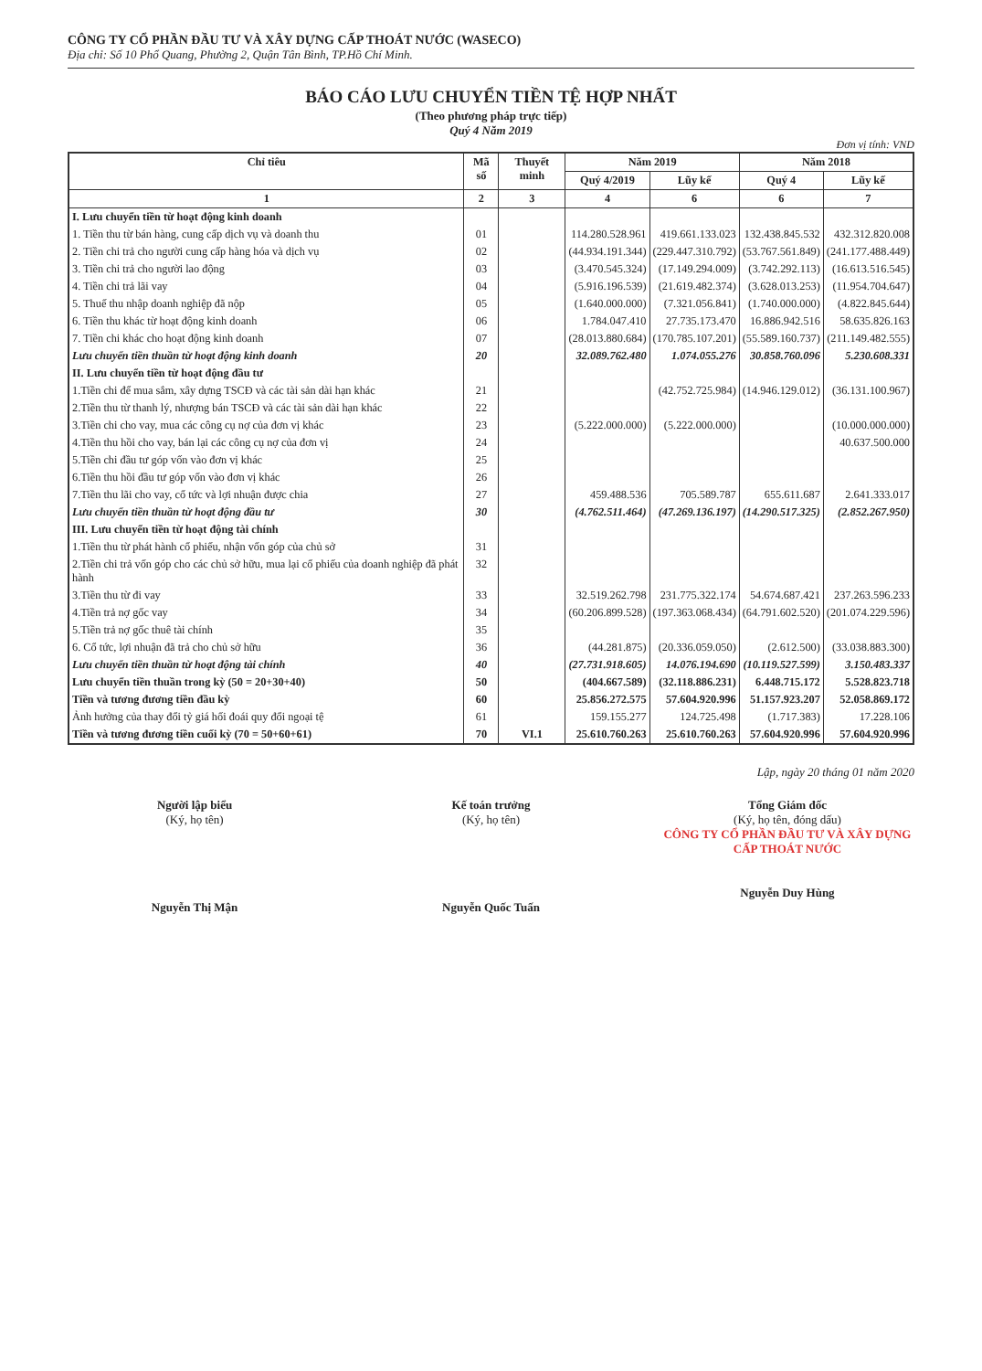CÔNG TY CỔ PHẦN ĐẦU TƯ VÀ XÂY DỰNG CẤP THOÁT NƯỚC (WASECO)
Địa chỉ: Số 10 Phổ Quang, Phường 2, Quận Tân Bình, TP.Hồ Chí Minh.
BÁO CÁO LƯU CHUYỂN TIỀN TỆ HỢP NHẤT
(Theo phương pháp trực tiếp)
Quý 4 Năm 2019
Đơn vị tính: VND
| Chỉ tiêu | Mã số | Thuyết minh | Năm 2019 | | Năm 2018 | |
| --- | --- | --- | --- | --- | --- | --- |
| | | | Quý 4/2019 | Lũy kế | Quý 4 | Lũy kế |
| 1 | 2 | 3 | 4 | 6 | 6 | 7 |
| I. Lưu chuyển tiền từ hoạt động kinh doanh | | | | | | |
| 1. Tiền thu từ bán hàng, cung cấp dịch vụ và doanh thu | 01 | | 114.280.528.961 | 419.661.133.023 | 132.438.845.532 | 432.312.820.008 |
| 2. Tiền chi trả cho người cung cấp hàng hóa và dịch vụ | 02 | | (44.934.191.344) | (229.447.310.792) | (53.767.561.849) | (241.177.488.449) |
| 3. Tiền chi trả cho người lao động | 03 | | (3.470.545.324) | (17.149.294.009) | (3.742.292.113) | (16.613.516.545) |
| 4. Tiền chi trả lãi vay | 04 | | (5.916.196.539) | (21.619.482.374) | (3.628.013.253) | (11.954.704.647) |
| 5. Thuế thu nhập doanh nghiệp đã nộp | 05 | | (1.640.000.000) | (7.321.056.841) | (1.740.000.000) | (4.822.845.644) |
| 6. Tiền thu khác từ hoạt động kinh doanh | 06 | | 1.784.047.410 | 27.735.173.470 | 16.886.942.516 | 58.635.826.163 |
| 7. Tiền chi khác cho hoạt động kinh doanh | 07 | | (28.013.880.684) | (170.785.107.201) | (55.589.160.737) | (211.149.482.555) |
| Lưu chuyển tiền thuần từ hoạt động kinh doanh | 20 | | 32.089.762.480 | 1.074.055.276 | 30.858.760.096 | 5.230.608.331 |
| II. Lưu chuyển tiền từ hoạt động đầu tư | | | | | | |
| 1.Tiền chi để mua sắm, xây dựng TSCĐ và các tài sản dài hạn khác | 21 | | | (42.752.725.984) | (14.946.129.012) | (36.131.100.967) |
| 2.Tiền thu từ thanh lý, nhượng bán TSCĐ và các tài sản dài hạn khác | 22 | | | | | |
| 3.Tiền chi cho vay, mua các công cụ nợ của đơn vị khác | 23 | | (5.222.000.000) | (5.222.000.000) | | (10.000.000.000) |
| 4.Tiền thu hồi cho vay, bán lại các công cụ nợ của đơn vị | 24 | | | | | 40.637.500.000 |
| 5.Tiền chi đầu tư góp vốn vào đơn vị khác | 25 | | | | | |
| 6.Tiền thu hồi đầu tư góp vốn vào đơn vị khác | 26 | | | | | |
| 7.Tiền thu lãi cho vay, cổ tức và lợi nhuận được chia | 27 | | 459.488.536 | 705.589.787 | 655.611.687 | 2.641.333.017 |
| Lưu chuyển tiền thuần từ hoạt động đầu tư | 30 | | (4.762.511.464) | (47.269.136.197) | (14.290.517.325) | (2.852.267.950) |
| III. Lưu chuyển tiền từ hoạt động tài chính | | | | | | |
| 1.Tiền thu từ phát hành cổ phiếu, nhận vốn góp của chủ sở | 31 | | | | | |
| 2.Tiền chi trả vốn góp cho các chủ sở hữu, mua lại cổ phiếu của doanh nghiệp đã phát hành | 32 | | | | | |
| 3.Tiền thu từ đi vay | 33 | | 32.519.262.798 | 231.775.322.174 | 54.674.687.421 | 237.263.596.233 |
| 4.Tiền trả nợ gốc vay | 34 | | (60.206.899.528) | (197.363.068.434) | (64.791.602.520) | (201.074.229.596) |
| 5.Tiền trả nợ gốc thuê tài chính | 35 | | | | | |
| 6. Cổ tức, lợi nhuận đã trả cho chủ sở hữu | 36 | | (44.281.875) | (20.336.059.050) | (2.612.500) | (33.038.883.300) |
| Lưu chuyển tiền thuần từ hoạt động tài chính | 40 | | (27.731.918.605) | 14.076.194.690 | (10.119.527.599) | 3.150.483.337 |
| Lưu chuyển tiền thuần trong kỳ (50 = 20+30+40) | 50 | | (404.667.589) | (32.118.886.231) | 6.448.715.172 | 5.528.823.718 |
| Tiền và tương đương tiền đầu kỳ | 60 | | 25.856.272.575 | 57.604.920.996 | 51.157.923.207 | 52.058.869.172 |
| Ảnh hưởng của thay đổi tỷ giá hối đoái quy đổi ngoại tệ | 61 | | 159.155.277 | 124.725.498 | (1.717.383) | 17.228.106 |
| Tiền và tương đương tiền cuối kỳ (70 = 50+60+61) | 70 | VI.1 | 25.610.760.263 | 25.610.760.263 | 57.604.920.996 | 57.604.920.996 |
Lập, ngày 20 tháng 01 năm 2020
Người lập biểu
(Ký, họ tên)
Nguyễn Thị Mận
Kế toán trưởng
(Ký, họ tên)
Nguyễn Quốc Tuấn
Tổng Giám đốc
(Ký, họ tên, đóng dấu)
CÔNG TY CỔ PHẦN ĐẦU TƯ VÀ XÂY DỰNG CẤP THOÁT NƯỚC
Nguyễn Duy Hùng